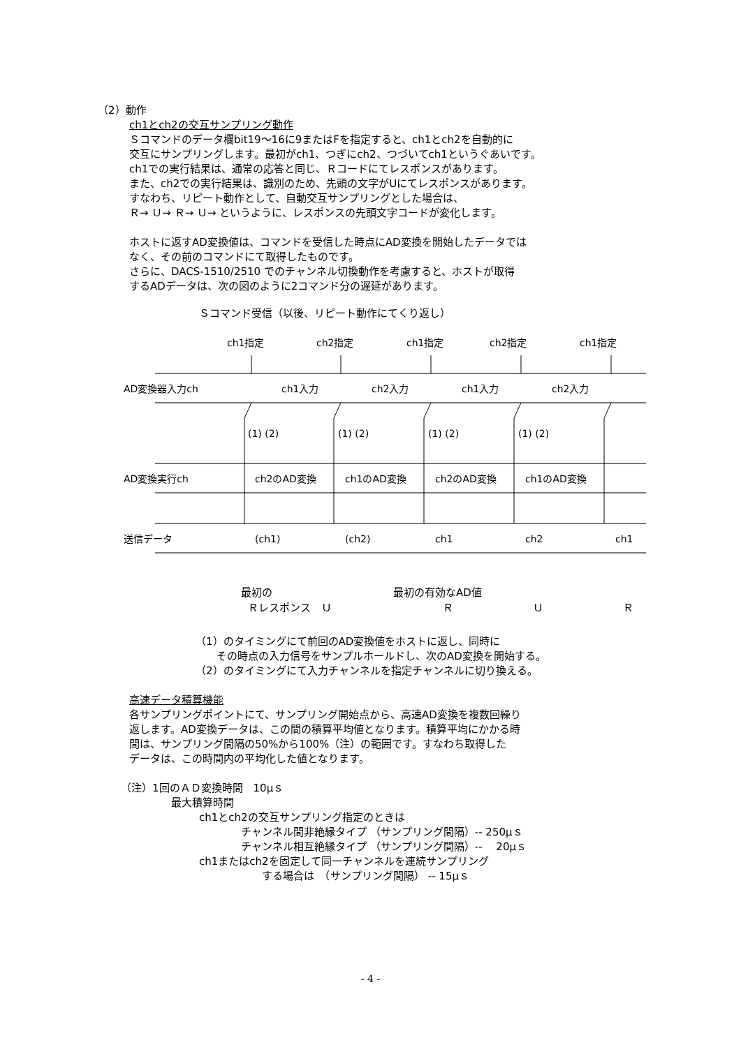（2）動作
ch1とch2の交互サンプリング動作
Ｓコマンドのデータ欄bit19～16に9またはFを指定すると、ch1とch2を自動的に
交互にサンプリングします。最初がch1、つぎにch2、つづいてch1というぐあいです。
ch1での実行結果は、通常の応答と同じ、Ｒコードにてレスポンスがあります。
また、ch2での実行結果は、識別のため、先頭の文字がUにてレスポンスがあります。
すなわち、リピート動作として、自動交互サンプリングとした場合は、
Ｒ→ Ｕ→ Ｒ→ Ｕ→ というように、レスポンスの先頭文字コードが変化します。
ホストに返すAD変換値は、コマンドを受信した時点にAD変換を開始したデータでは
なく、その前のコマンドにて取得したものです。
さらに、DACS-1510/2510 でのチャンネル切換動作を考慮すると、ホストが取得
するADデータは、次の図のように2コマンド分の遅延があります。
Ｓコマンド受信（以後、リピート動作にてくり返し）
ch1指定 ch2指定 ch1指定 ch2指定 ch1指定
AD変換器入力ch ch1入力 ch2入力 ch1入力 ch2入力
(1) (2) (1) (2) (1) (2) (1) (2)
AD変換実行ch ch2のAD変換 ch1のAD変換 ch2のAD変換 ch1のAD変換
送信データ (ch1) (ch2) ch1 ch2 ch1
最初の 最初の有効なAD値
Ｒレスポンス　Ｕ Ｒ Ｕ Ｒ
（1）のタイミングにて前回のAD変換値をホストに返し、同時に
　　その時点の入力信号をサンプルホールドし、次のAD変換を開始する。
（2）のタイミングにて入力チャンネルを指定チャンネルに切り換える。
高速データ積算機能
各サンプリングポイントにて、サンプリング開始点から、高速AD変換を複数回繰り
返します。AD変換データは、この間の積算平均値となります。積算平均にかかる時
間は、サンプリング間隔の50%から100%（注）の範囲です。すなわち取得した
データは、この時間内の平均化した値となります。
（注）1回のＡＤ変換時間　10μｓ
最大積算時間
ch1とch2の交互サンプリング指定のときは
チャンネル間非絶縁タイプ （サンプリング間隔）-- 250μｓ
チャンネル相互絶縁タイプ （サンプリング間隔）-- 　20μｓ
ch1またはch2を固定して同一チャンネルを連続サンプリング
する場合は　（サンプリング間隔） -- 15μｓ
- 4 -